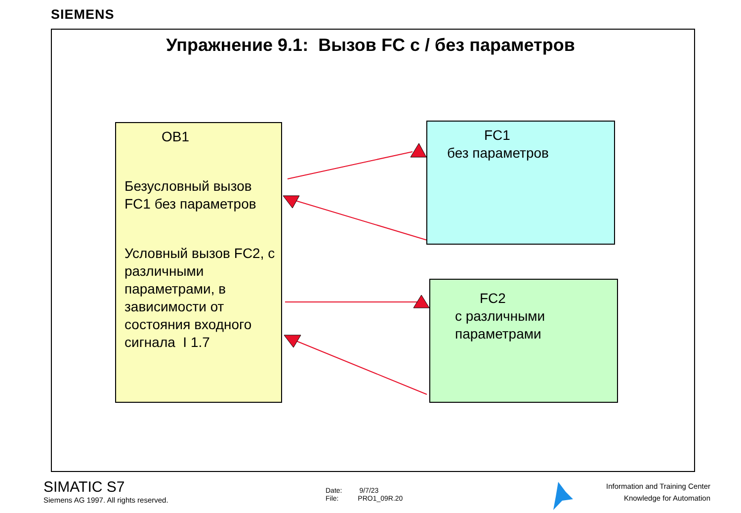SIEMENS
Упражнение 9.1: Вызов FC с / без параметров
OB1
Безусловный вызов FC1 без параметров
Условный вызов FC2, с различными параметрами, в зависимости от состояния входного сигнала I 1.7
FC1
без параметров
FC2
с различными
параметрами
SIMATIC S7
Siemens AG 1997. All rights reserved.
Date: 9/7/23
File: PRO1_09R.20
Information and Training Center
Knowledge for Automation